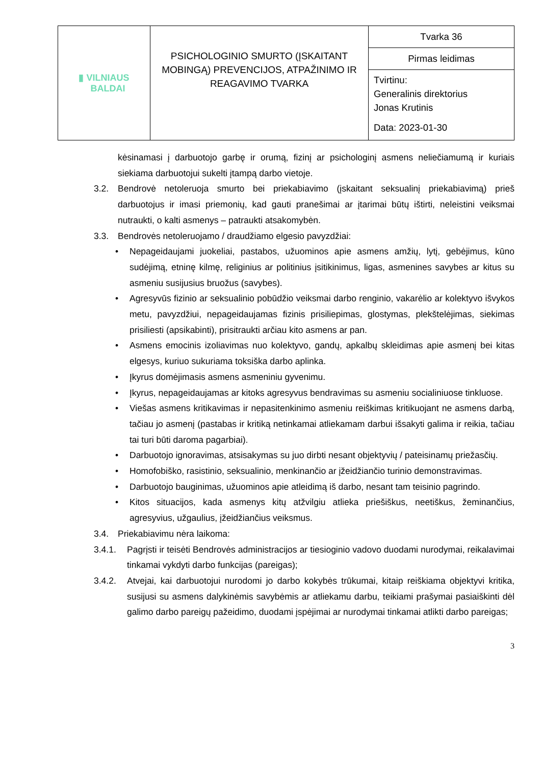| ▮ VILNIAUS BALDAI | PSICHOLOGINIO SMURTO (ĮSKAITANT MOBINGĄ) PREVENCIJOS, ATPAŽINIMO IR REAGAVIMO TVARKA | Tvarka 36 |
| | | Pirmas leidimas |
| | | Tvirtinu: Generalinis direktorius Jonas Krutinis Data: 2023-01-30 |
kėsinamasi į darbuotojo garbę ir orumą, fizinį ar psichologinį asmens neliečiamumą ir kuriais siekiama darbuotojui sukelti įtampą darbo vietoje.
3.2. Bendrovė netoleruoja smurto bei priekabiavimo (įskaitant seksualinį priekabiavimą) prieš darbuotojus ir imasi priemonių, kad gauti pranešimai ar įtarimai būtų ištirti, neleistini veiksmai nutraukti, o kalti asmenys – patraukti atsakomybėn.
3.3. Bendrovės netoleruojamo / draudžiamo elgesio pavyzdžiai:
• Nepageidaujami juokeliai, pastabos, užuominos apie asmens amžių, lytį, gebėjimus, kūno sudėjimą, etninę kilmę, religinius ar politinius įsitikinimus, ligas, asmenines savybes ar kitus su asmeniu susijusius bruožus (savybes).
• Agresyvūs fizinio ar seksualinio pobūdžio veiksmai darbo renginio, vakarėlio ar kolektyvo išvykos metu, pavyzdžiui, nepageidaujamas fizinis prisiliepimas, glostymas, plekštelėjimas, siekimas prisiliesti (apsikabinti), prisitraukti arčiau kito asmens ar pan.
• Asmens emocinis izoliavimas nuo kolektyvo, gandų, apkalbų skleidimas apie asmenį bei kitas elgesys, kuriuo sukuriama toksiška darbo aplinka.
• Įkyrus domėjimasis asmens asmeniniu gyvenimu.
• Įkyrus, nepageidaujamas ar kitoks agresyvus bendravimas su asmeniu socialiniuose tinkluose.
• Viešas asmens kritikavimas ir nepasitenkinimo asmeniu reiškimas kritikuojant ne asmens darbą, tačiau jo asmenį (pastabas ir kritiką netinkamai atliekamam darbui išsakyti galima ir reikia, tačiau tai turi būti daroma pagarbiai).
• Darbuotojo ignoravimas, atsisakymas su juo dirbti nesant objektyvių / pateisinamų priežasčių.
• Homofobiško, rasistinio, seksualinio, menkinančio ar įžeidžiančio turinio demonstravimas.
• Darbuotojo bauginimas, užuominos apie atleidimą iš darbo, nesant tam teisinio pagrindo.
• Kitos situacijos, kada asmenys kitų atžvilgiu atlieka priešiškus, neetiškus, žeminančius, agresyvius, užgaulius, įžeidžiančius veiksmus.
3.4. Priekabiavimu nėra laikoma:
3.4.1. Pagrįsti ir teisėti Bendrovės administracijos ar tiesioginio vadovo duodami nurodymai, reikalavimai tinkamai vykdyti darbo funkcijas (pareigas);
3.4.2. Atvejai, kai darbuotojui nurodomi jo darbo kokybės trūkumai, kitaip reiškiama objektyvi kritika, susijusi su asmens dalykinėmis savybėmis ar atliekamu darbu, teikiami prašymai pasiaiškinti dėl galimo darbo pareigų pažeidimo, duodami įspėjimai ar nurodymai tinkamai atlikti darbo pareigas;
3